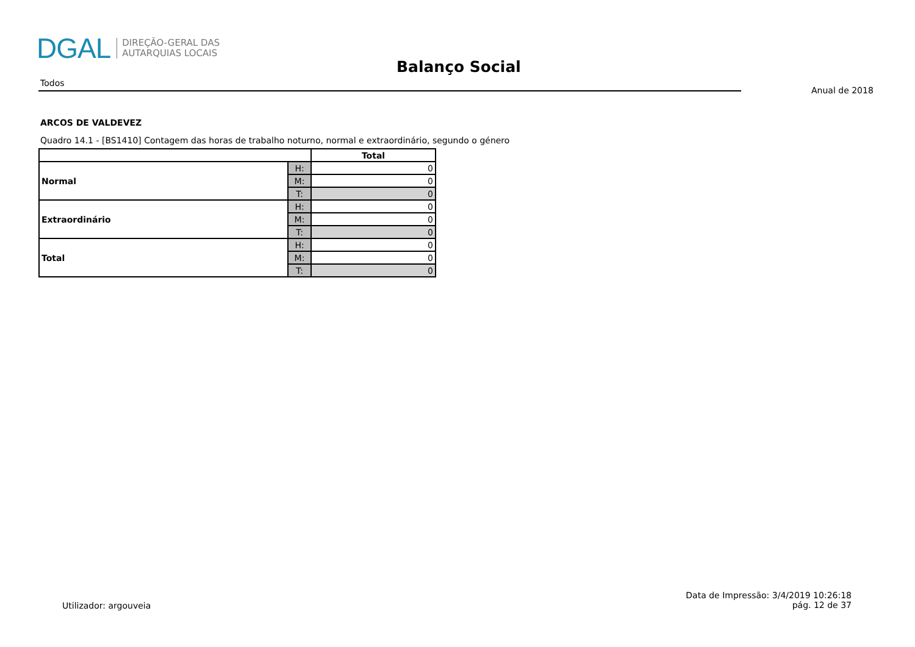DGAL DIREÇÃO-GERAL DAS
AUTARQUIAS LOCAIS
Balanço Social
Todos
Anual de 2018
ARCOS DE VALDEVEZ
Quadro 14.1 - [BS1410] Contagem das horas de trabalho noturno, normal e extraordinário, segundo o género
| | | Total |
| --- | --- | --- |
| Normal | H: | 0 |
| | M: | 0 |
| | T: | 0 |
| Extraordinário | H: | 0 |
| | M: | 0 |
| | T: | 0 |
| Total | H: | 0 |
| | M: | 0 |
| | T: | 0 |
Utilizador: argouveia
Data de Impressão: 3/4/2019 10:26:18
pág. 12 de 37